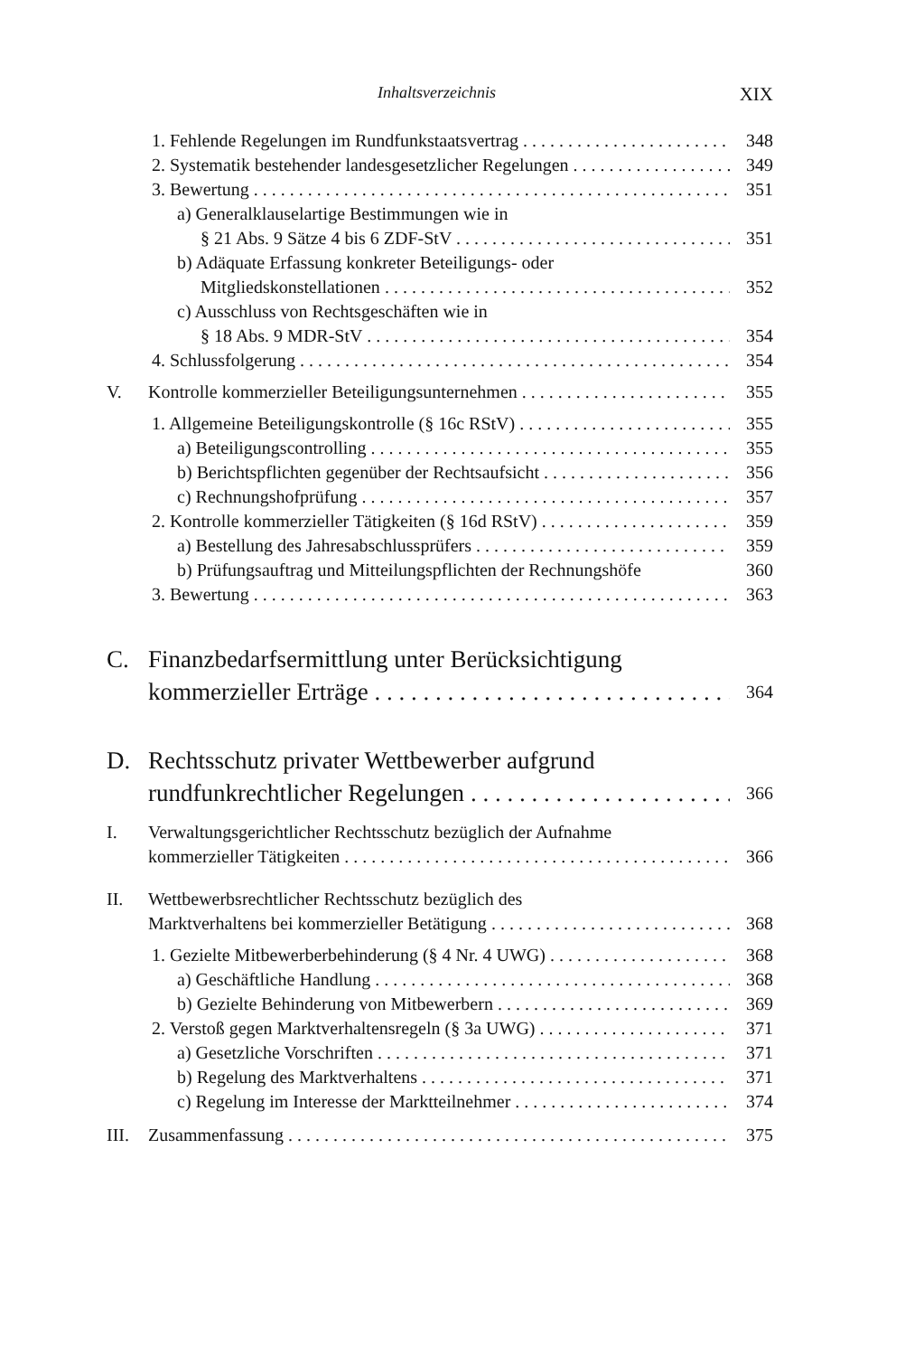Inhaltsverzeichnis XIX
1. Fehlende Regelungen im Rundfunkstaatsvertrag 348
2. Systematik bestehender landesgesetzlicher Regelungen 349
3. Bewertung 351
a) Generalklauselartige Bestimmungen wie in
§ 21 Abs. 9 Sätze 4 bis 6 ZDF-StV 351
b) Adäquate Erfassung konkreter Beteiligungs- oder
Mitgliedskonstellationen 352
c) Ausschluss von Rechtsgeschäften wie in
§ 18 Abs. 9 MDR-StV 354
4. Schlussfolgerung 354
V. Kontrolle kommerzieller Beteiligungsunternehmen 355
1. Allgemeine Beteiligungskontrolle (§ 16c RStV) 355
a) Beteiligungscontrolling 355
b) Berichtspflichten gegenüber der Rechtsaufsicht 356
c) Rechnungshofprüfung 357
2. Kontrolle kommerzieller Tätigkeiten (§ 16d RStV) 359
a) Bestellung des Jahresabschlussprüfers 359
b) Prüfungsauftrag und Mitteilungspflichten der Rechnungshöfe 360
3. Bewertung 363
C. Finanzbedarfsermittlung unter Berücksichtigung
kommerzieller Erträge 364
D. Rechtsschutz privater Wettbewerber aufgrund
rundfunkrechtlicher Regelungen 366
I. Verwaltungsgerichtlicher Rechtsschutz bezüglich der Aufnahme
kommerzieller Tätigkeiten 366
II. Wettbewerbsrechtlicher Rechtsschutz bezüglich des
Marktverhaltens bei kommerzieller Betätigung 368
1. Gezielte Mitbewerberbehinderung (§ 4 Nr. 4 UWG) 368
a) Geschäftliche Handlung 368
b) Gezielte Behinderung von Mitbewerbern 369
2. Verstoß gegen Marktverhaltensregeln (§ 3a UWG) 371
a) Gesetzliche Vorschriften 371
b) Regelung des Marktverhaltens 371
c) Regelung im Interesse der Marktteilnehmer 374
III. Zusammenfassung 375